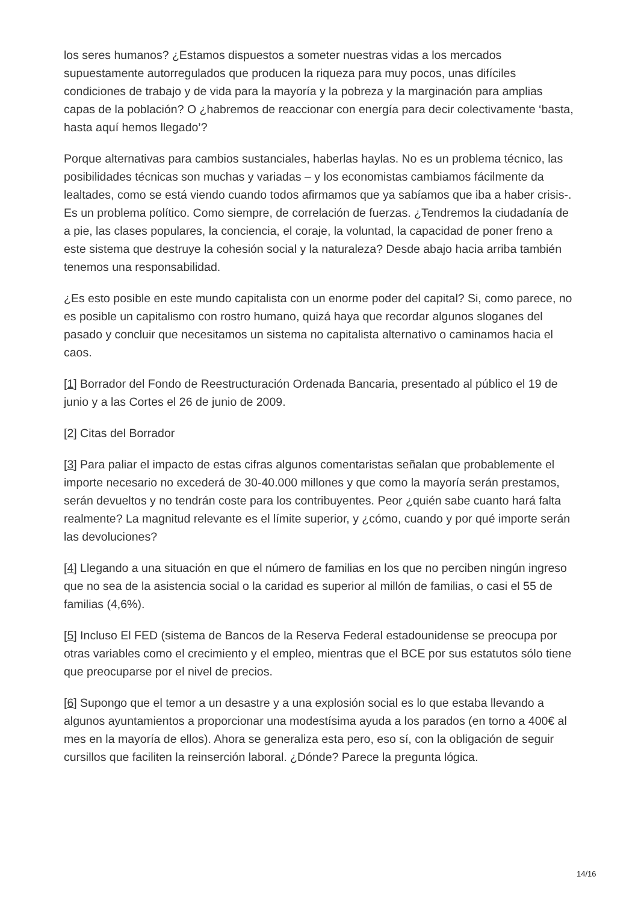los seres humanos? ¿Estamos dispuestos a someter nuestras vidas a los mercados supuestamente autorregulados que producen la riqueza para muy pocos, unas difíciles condiciones de trabajo y de vida para la mayoría y la pobreza y la marginación para amplias capas de la población? O ¿habremos de reaccionar con energía para decir colectivamente ‘basta, hasta aquí hemos llegado’?
Porque alternativas para cambios sustanciales, haberlas haylas. No es un problema técnico, las posibilidades técnicas son muchas y variadas – y los economistas cambiamos fácilmente da lealtades, como se está viendo cuando todos afirmamos que ya sabíamos que iba a haber crisis-. Es un problema político. Como siempre, de correlación de fuerzas. ¿Tendremos la ciudadanía de a pie, las clases populares, la conciencia, el coraje, la voluntad, la capacidad de poner freno a este sistema que destruye la cohesión social y la naturaleza? Desde abajo hacia arriba también tenemos una responsabilidad.
¿Es esto posible en este mundo capitalista con un enorme poder del capital? Si, como parece, no es posible un capitalismo con rostro humano, quizá haya que recordar algunos sloganes del pasado y concluir que necesitamos un sistema no capitalista alternativo o caminamos hacia el caos.
[1] Borrador del Fondo de Reestructuración Ordenada Bancaria, presentado al público el 19 de junio y a las Cortes el 26 de junio de 2009.
[2] Citas del Borrador
[3] Para paliar el impacto de estas cifras algunos comentaristas señalan que probablemente el importe necesario no excederá de 30-40.000 millones y que como la mayoría serán prestamos, serán devueltos y no tendrán coste para los contribuyentes. Peor ¿quién sabe cuanto hará falta realmente? La magnitud relevante es el límite superior, y ¿cómo, cuando y por qué importe serán las devoluciones?
[4] Llegando a una situación en que el número de familias en los que no perciben ningún ingreso que no sea de la asistencia social o la caridad es superior al millón de familias, o casi el 55 de familias (4,6%).
[5] Incluso El FED (sistema de Bancos de la Reserva Federal estadounidense se preocupa por otras variables como el crecimiento y el empleo, mientras que el BCE por sus estatutos sólo tiene que preocuparse por el nivel de precios.
[6] Supongo que el temor a un desastre y a una explosión social es lo que estaba llevando a algunos ayuntamientos a proporcionar una modestísima ayuda a los parados (en torno a 400€ al mes en la mayoría de ellos). Ahora se generaliza esta pero, eso sí, con la obligación de seguir cursillos que faciliten la reinserción laboral. ¿Dónde? Parece la pregunta lógica.
14/16